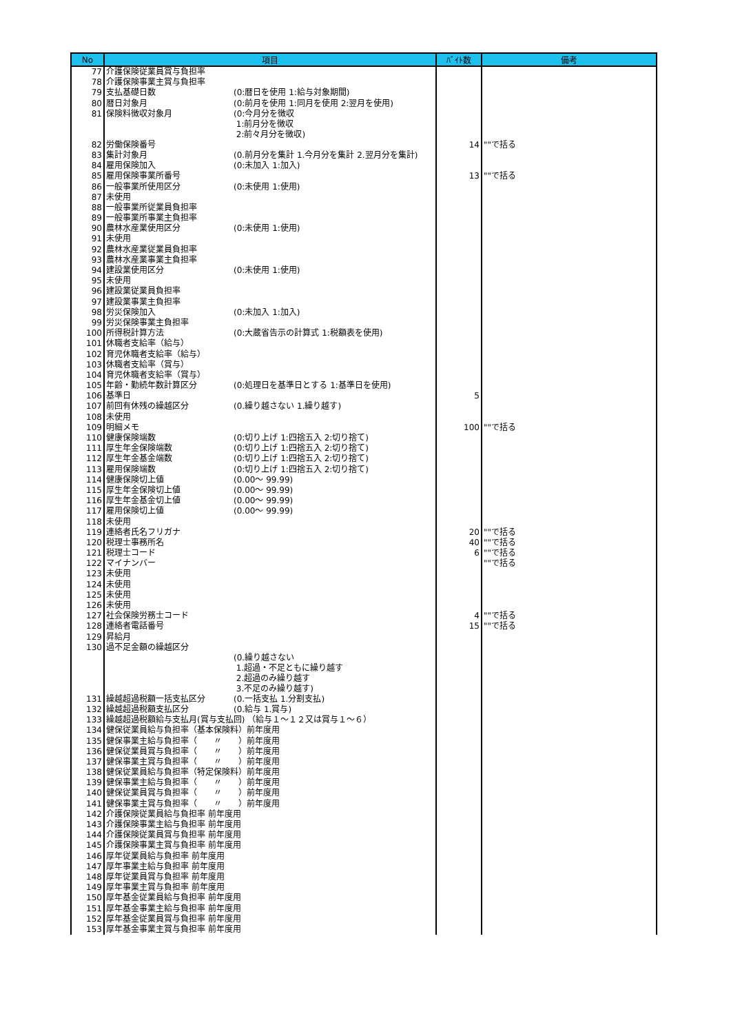| No | 項目 | ﾊﾞｲﾄ数 | 備考 |
| --- | --- | --- | --- |
| 77 | 介護保険従業員賞与負担率 | | |
| 78 | 介護保険事業主賞与負担率 | | |
| 79 | 支払基礎日数 (0:暦日を使用 1:給与対象期間) | | |
| 80 | 暦日対象月 (0:前月を使用 1:同月を使用 2:翌月を使用) | | |
| 81 | 保険料徴収対象月 (0:今月分を徴収 1:前月分を徴収 2:前々月分を徴収) | | |
| 82 | 労働保険番号 | 14 | ""で括る |
| 83 | 集計対象月 (0.前月分を集計 1.今月分を集計 2.翌月分を集計) | | |
| 84 | 雇用保険加入 (0:未加入 1:加入) | | |
| 85 | 雇用保険事業所番号 | 13 | ""で括る |
| 86 | 一般事業所使用区分 (0:未使用 1:使用) | | |
| 87 | 未使用 | | |
| 88 | 一般事業所従業員負担率 | | |
| 89 | 一般事業所事業主負担率 | | |
| 90 | 農林水産業使用区分 (0:未使用 1:使用) | | |
| 91 | 未使用 | | |
| 92 | 農林水産業従業員負担率 | | |
| 93 | 農林水産業事業主負担率 | | |
| 94 | 建設業使用区分 (0:未使用 1:使用) | | |
| 95 | 未使用 | | |
| 96 | 建設業従業員負担率 | | |
| 97 | 建設業事業主負担率 | | |
| 98 | 労災保険加入 (0:未加入 1:加入) | | |
| 99 | 労災保険事業主負担率 | | |
| 100 | 所得税計算方法 (0:大蔵省告示の計算式 1:税額表を使用) | | |
| 101 | 休職者支給率（給与） | | |
| 102 | 育児休職者支給率（給与） | | |
| 103 | 休職者支給率（賞与） | | |
| 104 | 育児休職者支給率（賞与） | | |
| 105 | 年齢・勤続年数計算区分 (0:処理日を基準日とする 1:基準日を使用) | | |
| 106 | 基準日 | 5 | |
| 107 | 前回有休残の繰越区分 (0.繰り越さない 1.繰り越す) | | |
| 108 | 未使用 | | |
| 109 | 明細メモ | 100 | ""で括る |
| 110 | 健康保険端数 (0:切り上げ 1:四捨五入 2:切り捨て) | | |
| 111 | 厚生年金保険端数 (0:切り上げ 1:四捨五入 2:切り捨て) | | |
| 112 | 厚生年金基金端数 (0:切り上げ 1:四捨五入 2:切り捨て) | | |
| 113 | 雇用保険端数 (0:切り上げ 1:四捨五入 2:切り捨て) | | |
| 114 | 健康保険切上値 (0.00～ 99.99) | | |
| 115 | 厚生年金保険切上値 (0.00～ 99.99) | | |
| 116 | 厚生年金基金切上値 (0.00～ 99.99) | | |
| 117 | 雇用保険切上値 (0.00～ 99.99) | | |
| 118 | 未使用 | | |
| 119 | 連絡者氏名フリガナ | 20 | ""で括る |
| 120 | 税理士事務所名 | 40 | ""で括る |
| 121 | 税理士コード | 6 | ""で括る |
| 122 | マイナンバー | | ""で括る |
| 123 | 未使用 | | |
| 124 | 未使用 | | |
| 125 | 未使用 | | |
| 126 | 未使用 | | |
| 127 | 社会保険労務士コード | 4 | ""で括る |
| 128 | 連絡者電話番号 | 15 | ""で括る |
| 129 | 昇給月 | | |
| 130 | 過不足金額の繰越区分 (0.繰り越さない 1.超過・不足ともに繰り越す 2.超過のみ繰り越す 3.不足のみ繰り越す) | | |
| 131 | 繰越超過税額一括支払区分 (0.一括支払 1.分割支払) | | |
| 132 | 繰越超過税額支払区分 (0.給与 1.賞与) | | |
| 133 | 繰越超過税額給与支払月(賞与支払回) （給与１～１２又は賞与１～６） | | |
| 134 | 健保従業員給与負担率（基本保険料）前年度用 | | |
| 135 | 健保事業主給与負担率（ 〃 ）前年度用 | | |
| 136 | 健保従業員賞与負担率（ 〃 ）前年度用 | | |
| 137 | 健保事業主賞与負担率（ 〃 ）前年度用 | | |
| 138 | 健保従業員給与負担率（特定保険料）前年度用 | | |
| 139 | 健保事業主給与負担率（ 〃 ）前年度用 | | |
| 140 | 健保従業員賞与負担率（ 〃 ）前年度用 | | |
| 141 | 健保事業主賞与負担率（ 〃 ）前年度用 | | |
| 142 | 介護保険従業員給与負担率 前年度用 | | |
| 143 | 介護保険事業主給与負担率 前年度用 | | |
| 144 | 介護保険従業員賞与負担率 前年度用 | | |
| 145 | 介護保険事業主賞与負担率 前年度用 | | |
| 146 | 厚年従業員給与負担率 前年度用 | | |
| 147 | 厚年事業主給与負担率 前年度用 | | |
| 148 | 厚年従業員賞与負担率 前年度用 | | |
| 149 | 厚年事業主賞与負担率 前年度用 | | |
| 150 | 厚年基金従業員給与負担率 前年度用 | | |
| 151 | 厚年基金事業主給与負担率 前年度用 | | |
| 152 | 厚年基金従業員賞与負担率 前年度用 | | |
| 153 | 厚年基金事業主賞与負担率 前年度用 | | |